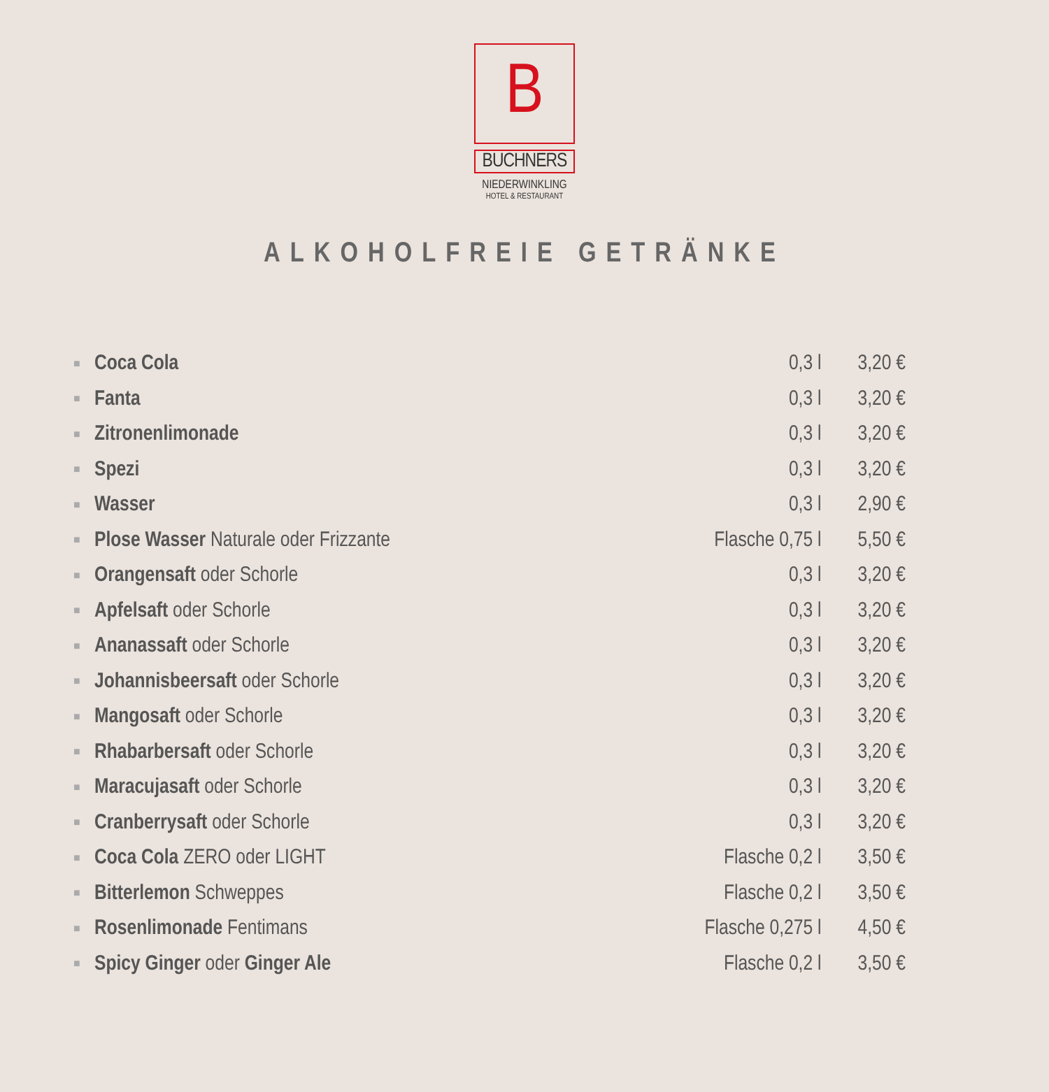B
BUCHNERS
NIEDERWINKLING
HOTEL & RESTAURANT
ALKOHOLFREIE GETRÄNKE
| ■ | Coca Cola | 0,3 l | 3,20 € |
| ■ | Fanta | 0,3 l | 3,20 € |
| ■ | Zitronenlimonade | 0,3 l | 3,20 € |
| ■ | Spezi | 0,3 l | 3,20 € |
| ■ | Wasser | 0,3 l | 2,90 € |
| ■ | Plose Wasser Naturale oder Frizzante | Flasche 0,75 l | 5,50 € |
| ■ | Orangensaft oder Schorle | 0,3 l | 3,20 € |
| ■ | Apfelsaft oder Schorle | 0,3 l | 3,20 € |
| ■ | Ananassaft oder Schorle | 0,3 l | 3,20 € |
| ■ | Johannisbeersaft oder Schorle | 0,3 l | 3,20 € |
| ■ | Mangosaft oder Schorle | 0,3 l | 3,20 € |
| ■ | Rhabarbersaft oder Schorle | 0,3 l | 3,20 € |
| ■ | Maracujasaft oder Schorle | 0,3 l | 3,20 € |
| ■ | Cranberrysaft oder Schorle | 0,3 l | 3,20 € |
| ■ | Coca Cola ZERO oder LIGHT | Flasche 0,2 l | 3,50 € |
| ■ | Bitterlemon Schweppes | Flasche 0,2 l | 3,50 € |
| ■ | Rosenlimonade Fentimans | Flasche 0,275 l | 4,50 € |
| ■ | Spicy Ginger oder Ginger Ale | Flasche 0,2 l | 3,50 € |